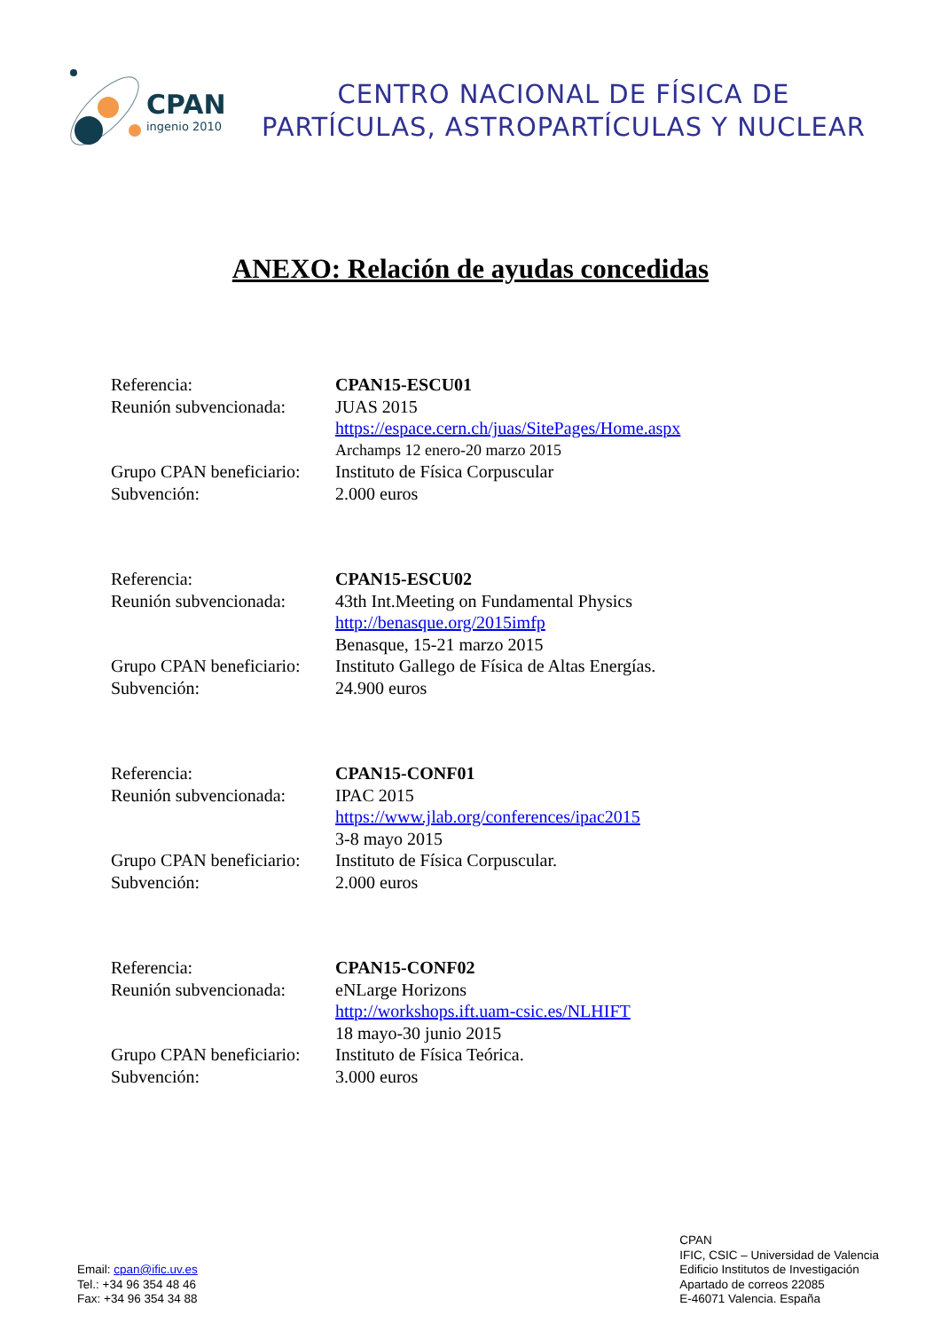CPAN
ingenio 2010
CENTRO NACIONAL DE FÍSICA DE
PARTÍCULAS, ASTROPARTÍCULAS Y NUCLEAR
ANEXO: Relación de ayudas concedidas
| Referencia: | CPAN15-ESCU01 |
| Reunión subvencionada: | JUAS 2015 |
| | https://espace.cern.ch/juas/SitePages/Home.aspx |
| | Archamps 12 enero-20 marzo 2015 |
| Grupo CPAN beneficiario: | Instituto de Física Corpuscular |
| Subvención: | 2.000 euros |
| Referencia: | CPAN15-ESCU02 |
| Reunión subvencionada: | 43th Int.Meeting on Fundamental Physics |
| | http://benasque.org/2015imfp |
| | Benasque, 15-21 marzo 2015 |
| Grupo CPAN beneficiario: | Instituto Gallego de Física de Altas Energías. |
| Subvención: | 24.900 euros |
| Referencia: | CPAN15-CONF01 |
| Reunión subvencionada: | IPAC 2015 |
| | https://www.jlab.org/conferences/ipac2015 |
| | 3-8 mayo 2015 |
| Grupo CPAN beneficiario: | Instituto de Física Corpuscular. |
| Subvención: | 2.000 euros |
| Referencia: | CPAN15-CONF02 |
| Reunión subvencionada: | eNLarge Horizons |
| | http://workshops.ift.uam-csic.es/NLHIFT |
| | 18 mayo-30 junio 2015 |
| Grupo CPAN beneficiario: | Instituto de Física Teórica. |
| Subvención: | 3.000 euros |
Email: cpan@ific.uv.es
Tel.: +34 96 354 48 46
Fax: +34 96 354 34 88
CPAN
IFIC, CSIC – Universidad de Valencia
Edificio Institutos de Investigación
Apartado de correos 22085
E-46071 Valencia. España